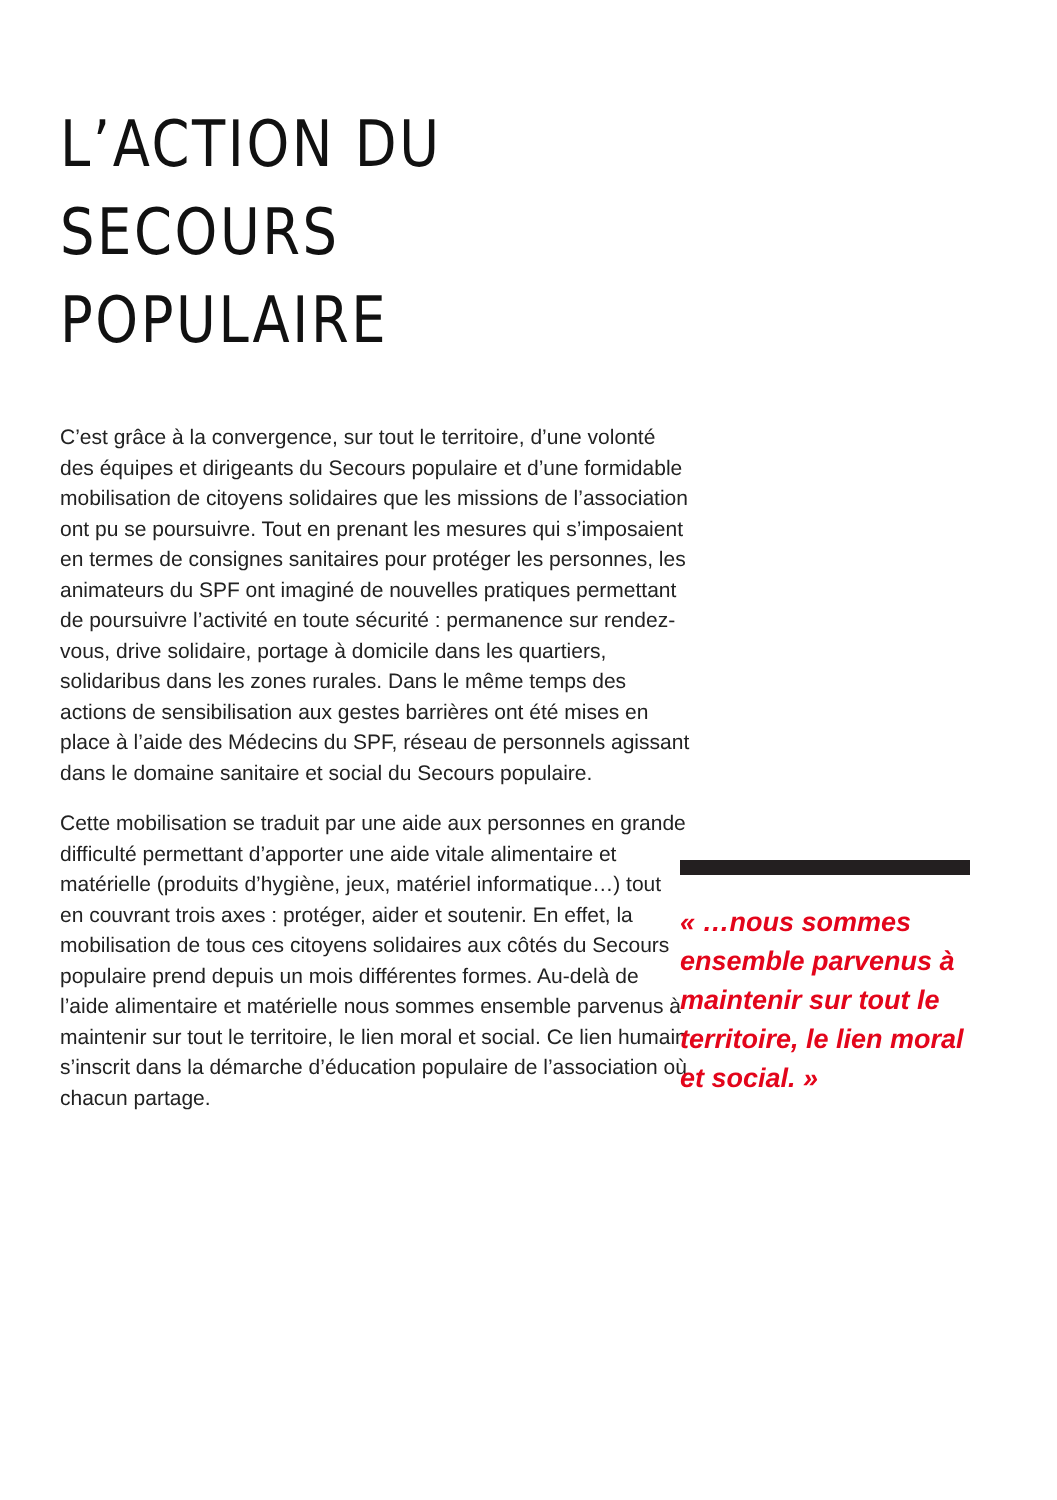L’ACTION DU
SECOURS
POPULAIRE
C’est grâce à la convergence, sur tout le territoire, d’une volonté des équipes et dirigeants du Secours populaire et d’une formidable mobilisation de citoyens solidaires que les missions de l’association ont pu se poursuivre. Tout en prenant les mesures qui s’imposaient en termes de consignes sanitaires pour protéger les personnes, les animateurs du SPF ont imaginé de nouvelles pratiques permettant de poursuivre l’activité en toute sécurité : permanence sur rendez-vous, drive solidaire, portage à domicile dans les quartiers, solidaribus dans les zones rurales. Dans le même temps des actions de sensibilisation aux gestes barrières ont été mises en place à l’aide des Médecins du SPF, réseau de personnels agissant dans le domaine sanitaire et social du Secours populaire.
Cette mobilisation se traduit par une aide aux personnes en grande difficulté permettant d’apporter une aide vitale alimentaire et matérielle (produits d’hygiène, jeux, matériel informatique…) tout en couvrant trois axes : protéger, aider et soutenir. En effet, la mobilisation de tous ces citoyens solidaires aux côtés du Secours populaire prend depuis un mois différentes formes. Au-delà de l’aide alimentaire et matérielle nous sommes ensemble parvenus à maintenir sur tout le territoire, le lien moral et social. Ce lien humain s’inscrit dans la démarche d’éducation populaire de l’association où chacun partage.
« …nous sommes ensemble parvenus à maintenir sur tout le territoire, le lien moral et social. »